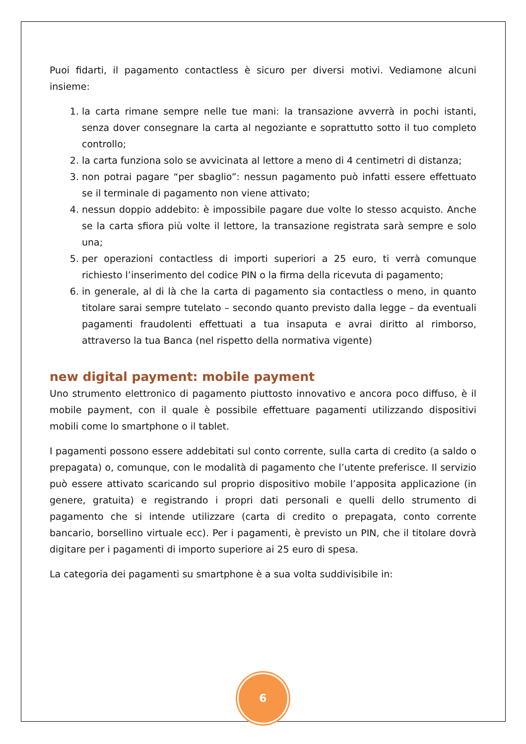Puoi fidarti, il pagamento contactless è sicuro per diversi motivi. Vediamone alcuni insieme:
1. la carta rimane sempre nelle tue mani: la transazione avverrà in pochi istanti, senza dover consegnare la carta al negoziante e soprattutto sotto il tuo completo controllo;
2. la carta funziona solo se avvicinata al lettore a meno di 4 centimetri di distanza;
3. non potrai pagare “per sbaglio”: nessun pagamento può infatti essere effettuato se il terminale di pagamento non viene attivato;
4. nessun doppio addebito: è impossibile pagare due volte lo stesso acquisto. Anche se la carta sfiora più volte il lettore, la transazione registrata sarà sempre e solo una;
5. per operazioni contactless di importi superiori a 25 euro, ti verrà comunque richiesto l’inserimento del codice PIN o la firma della ricevuta di pagamento;
6. in generale, al di là che la carta di pagamento sia contactless o meno, in quanto titolare sarai sempre tutelato – secondo quanto previsto dalla legge – da eventuali pagamenti fraudolenti effettuati a tua insaputa e avrai diritto al rimborso, attraverso la tua Banca (nel rispetto della normativa vigente)
new digital payment: mobile payment
Uno strumento elettronico di pagamento piuttosto innovativo e ancora poco diffuso, è il mobile payment, con il quale è possibile effettuare pagamenti utilizzando dispositivi mobili come lo smartphone o il tablet.
I pagamenti possono essere addebitati sul conto corrente, sulla carta di credito (a saldo o prepagata) o, comunque, con le modalità di pagamento che l’utente preferisce. Il servizio può essere attivato scaricando sul proprio dispositivo mobile l’apposita applicazione (in genere, gratuita) e registrando i propri dati personali e quelli dello strumento di pagamento che si intende utilizzare (carta di credito o prepagata, conto corrente bancario, borsellino virtuale ecc). Per i pagamenti, è previsto un PIN, che il titolare dovrà digitare per i pagamenti di importo superiore ai 25 euro di spesa.
La categoria dei pagamenti su smartphone è a sua volta suddivisibile in:
6